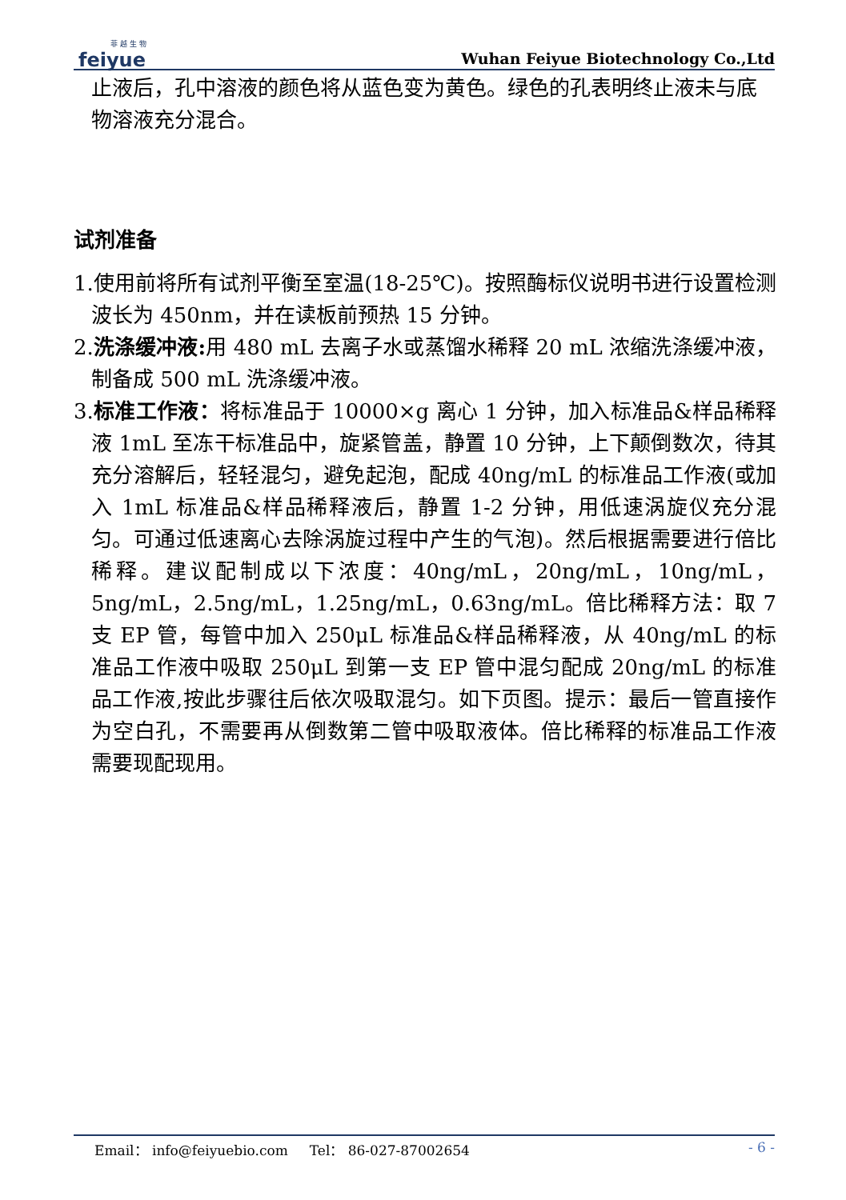菲 越 生 物
feiyue
Wuhan Feiyue Biotechnology Co.,Ltd
止液后，孔中溶液的颜色将从蓝色变为黄色。绿色的孔表明终止液未与底物溶液充分混合。
试剂准备
1.使用前将所有试剂平衡至室温(18-25℃)。按照酶标仪说明书进行设置检测波长为 450nm，并在读板前预热 15 分钟。
2.洗涤缓冲液: 用 480 mL 去离子水或蒸馏水稀释 20 mL 浓缩洗涤缓冲液，制备成 500 mL 洗涤缓冲液。
3.标准工作液：将标准品于 10000×g 离心 1 分钟，加入标准品&样品稀释液 1mL 至冻干标准品中，旋紧管盖，静置 10 分钟，上下颠倒数次，待其充分溶解后，轻轻混匀，避免起泡，配成 40ng/mL 的标准品工作液(或加入 1mL 标准品&样品稀释液后，静置 1-2 分钟，用低速涡旋仪充分混匀。可通过低速离心去除涡旋过程中产生的气泡)。然后根据需要进行倍比稀释。建议配制成以下浓度：40ng/mL，20ng/mL，10ng/mL，5ng/mL，2.5ng/mL，1.25ng/mL，0.63ng/mL。倍比稀释方法：取 7 支 EP 管，每管中加入 250μL 标准品&样品稀释液，从 40ng/mL 的标准品工作液中吸取 250μL 到第一支 EP 管中混匀配成 20ng/mL 的标准品工作液,按此步骤往后依次吸取混匀。如下页图。提示：最后一管直接作为空白孔，不需要再从倒数第二管中吸取液体。倍比稀释的标准品工作液需要现配现用。
Email： info@feiyuebio.com Tel： 86-027-87002654 - 6 -